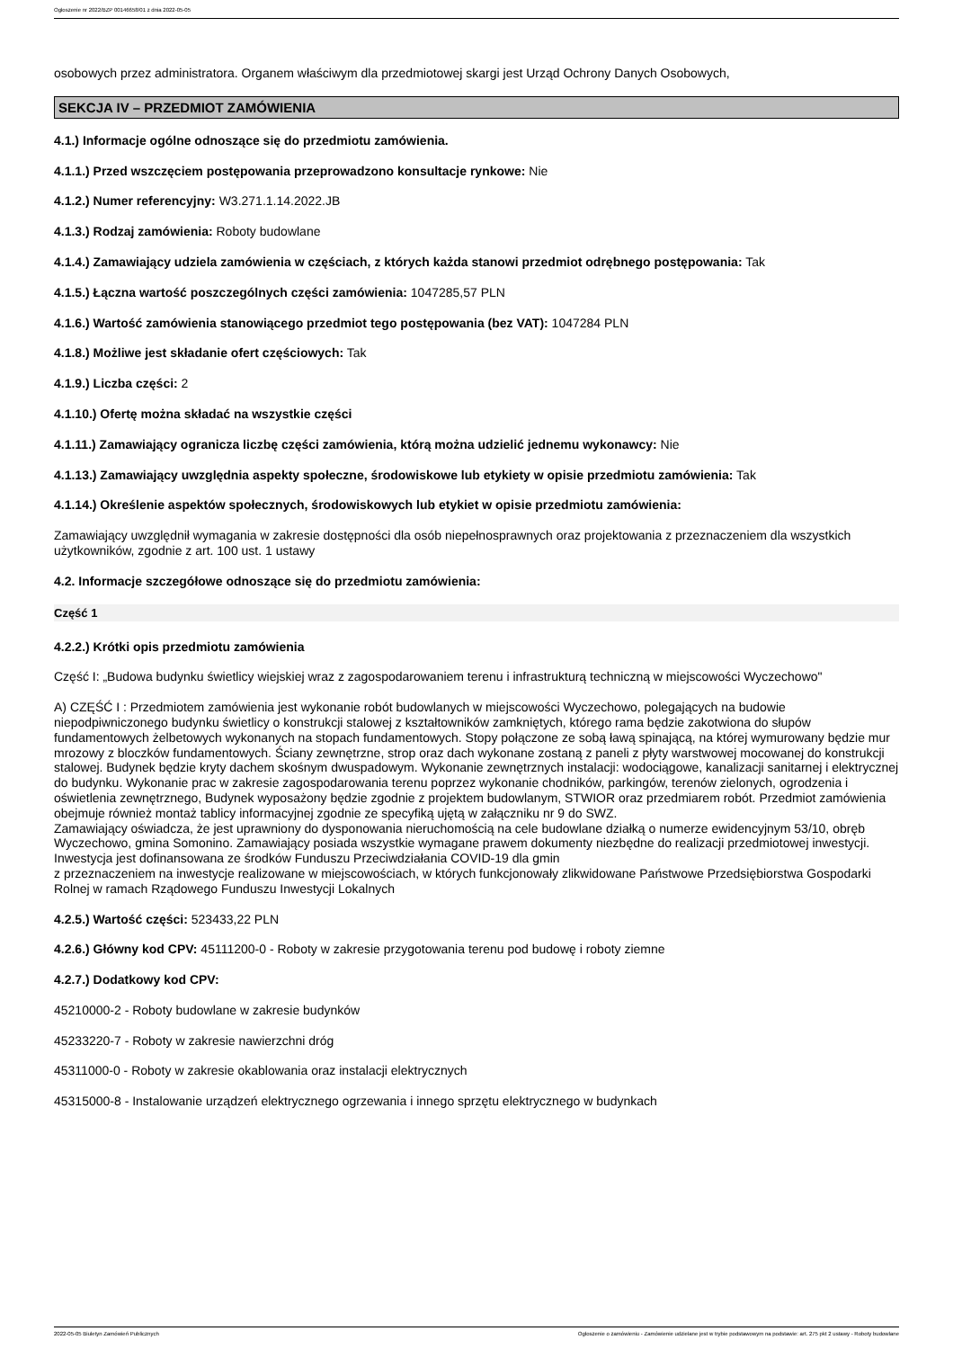Ogłoszenie nr 2022/BZP 00146658/01 z dnia 2022-05-05
osobowych przez administratora. Organem właściwym dla przedmiotowej skargi jest Urząd Ochrony Danych Osobowych,
SEKCJA IV – PRZEDMIOT ZAMÓWIENIA
4.1.) Informacje ogólne odnoszące się do przedmiotu zamówienia.
4.1.1.) Przed wszczęciem postępowania przeprowadzono konsultacje rynkowe: Nie
4.1.2.) Numer referencyjny: W3.271.1.14.2022.JB
4.1.3.) Rodzaj zamówienia: Roboty budowlane
4.1.4.) Zamawiający udziela zamówienia w częściach, z których każda stanowi przedmiot odrębnego postępowania: Tak
4.1.5.) Łączna wartość poszczególnych części zamówienia: 1047285,57 PLN
4.1.6.) Wartość zamówienia stanowiącego przedmiot tego postępowania (bez VAT): 1047284 PLN
4.1.8.) Możliwe jest składanie ofert częściowych: Tak
4.1.9.) Liczba części: 2
4.1.10.) Ofertę można składać na wszystkie części
4.1.11.) Zamawiający ogranicza liczbę części zamówienia, którą można udzielić jednemu wykonawcy: Nie
4.1.13.) Zamawiający uwzględnia aspekty społeczne, środowiskowe lub etykiety w opisie przedmiotu zamówienia: Tak
4.1.14.) Określenie aspektów społecznych, środowiskowych lub etykiet w opisie przedmiotu zamówienia:
Zamawiający uwzględnił wymagania w zakresie dostępności dla osób niepełnosprawnych oraz projektowania z przeznaczeniem dla wszystkich użytkowników, zgodnie z art. 100 ust. 1 ustawy
4.2. Informacje szczegółowe odnoszące się do przedmiotu zamówienia:
Część 1
4.2.2.) Krótki opis przedmiotu zamówienia
Część I: „Budowa budynku świetlicy wiejskiej wraz z zagospodarowaniem terenu i infrastrukturą techniczną w miejscowości Wyczechowo"
A) CZĘŚĆ I : Przedmiotem zamówienia jest wykonanie robót budowlanych w miejscowości Wyczechowo, polegających na budowie niepodpiwniczonego budynku świetlicy o konstrukcji stalowej z kształtowników zamkniętych, którego rama będzie zakotwiona do słupów fundamentowych żelbetowych wykonanych na stopach fundamentowych. Stopy połączone ze sobą ławą spinającą, na której wymurowany będzie mur mrozowy z bloczków fundamentowych. Ściany zewnętrzne, strop oraz dach wykonane zostaną z paneli z płyty warstwowej mocowanej do konstrukcji stalowej. Budynek będzie kryty dachem skośnym dwuspadowym. Wykonanie zewnętrznych instalacji: wodociągowe, kanalizacji sanitarnej i elektrycznej do budynku. Wykonanie prac w zakresie zagospodarowania terenu poprzez wykonanie chodników, parkingów, terenów zielonych, ogrodzenia i oświetlenia zewnętrznego, Budynek wyposażony będzie zgodnie z projektem budowlanym, STWIOR oraz przedmiarem robót. Przedmiot zamówienia obejmuje również montaż tablicy informacyjnej zgodnie ze specyfiką ujętą w załączniku nr 9 do SWZ.
Zamawiający oświadcza, że jest uprawniony do dysponowania nieruchomością na cele budowlane działką o numerze ewidencyjnym 53/10, obręb Wyczechowo, gmina Somonino. Zamawiający posiada wszystkie wymagane prawem dokumenty niezbędne do realizacji przedmiotowej inwestycji.
Inwestycja jest dofinansowana ze środków Funduszu Przeciwdziałania COVID-19 dla gmin
z przeznaczeniem na inwestycje realizowane w miejscowościach, w których funkcjonowały zlikwidowane Państwowe Przedsiębiorstwa Gospodarki Rolnej w ramach Rządowego Funduszu Inwestycji Lokalnych
4.2.5.) Wartość części: 523433,22 PLN
4.2.6.) Główny kod CPV: 45111200-0 - Roboty w zakresie przygotowania terenu pod budowę i roboty ziemne
4.2.7.) Dodatkowy kod CPV:
45210000-2 - Roboty budowlane w zakresie budynków
45233220-7 - Roboty w zakresie nawierzchni dróg
45311000-0 - Roboty w zakresie okablowania oraz instalacji elektrycznych
45315000-8 - Instalowanie urządzeń elektrycznego ogrzewania i innego sprzętu elektrycznego w budynkach
2022-05-05 Biuletyn Zamówień Publicznych Ogłoszenie o zamówieniu - Zamówienie udzielane jest w trybie podstawowym na podstawie: art. 275 pkt 2 ustawy - Roboty budowlane